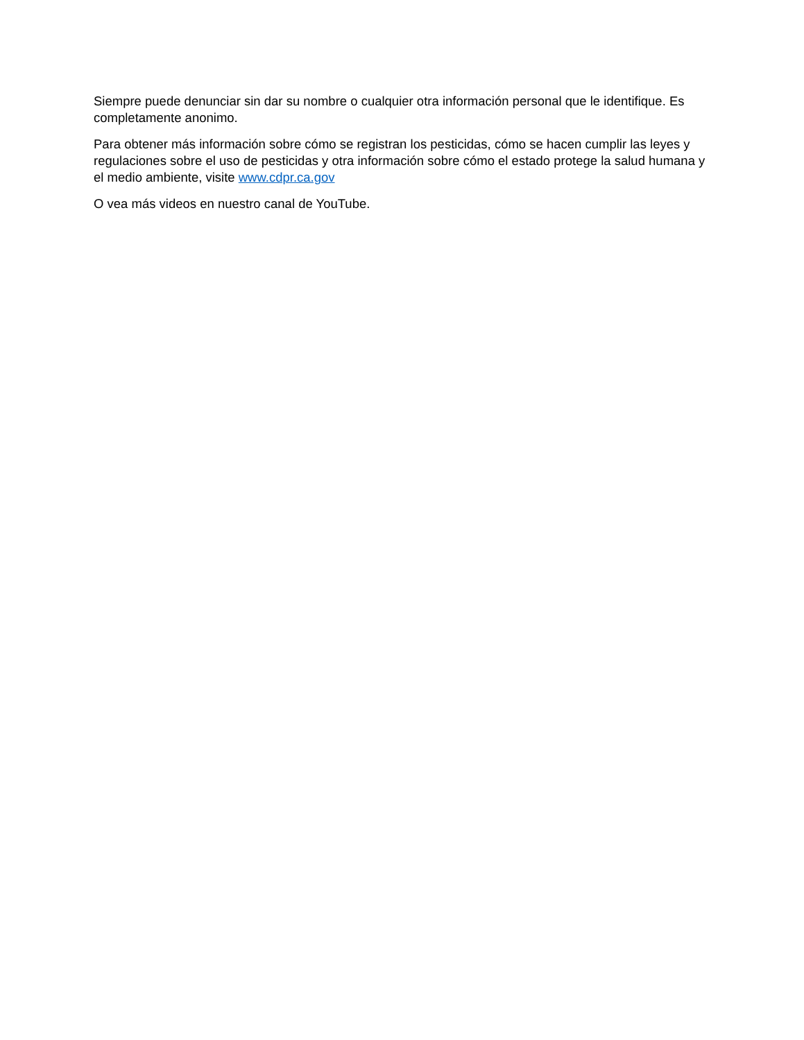Siempre puede denunciar sin dar su nombre o cualquier otra información personal que le identifique. Es completamente anonimo.
Para obtener más información sobre cómo se registran los pesticidas, cómo se hacen cumplir las leyes y regulaciones sobre el uso de pesticidas y otra información sobre cómo el estado protege la salud humana y el medio ambiente, visite www.cdpr.ca.gov
O vea más videos en nuestro canal de YouTube.